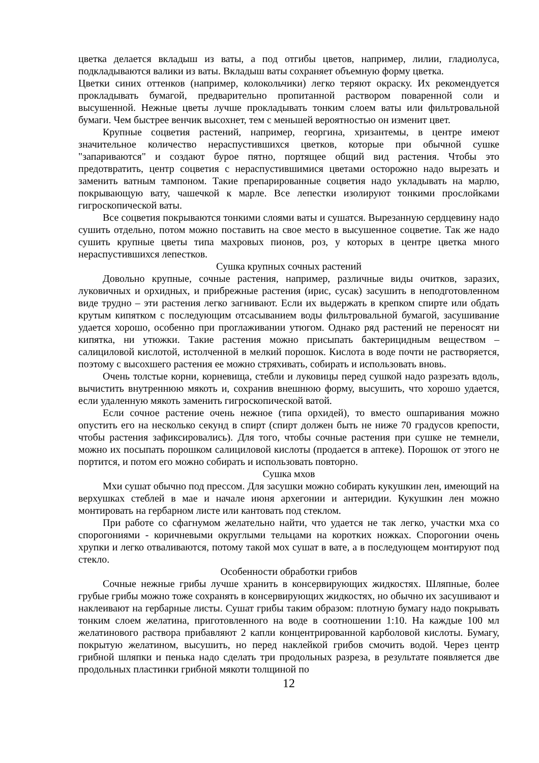цветка делается вкладыш из ваты, а под отгибы цветов, например, лилии, гладиолуса, подкладываются валики из ваты. Вкладыш ваты сохраняет объемную форму цветка.
Цветки синих оттенков (например, колокольчики) легко теряют окраску. Их рекомендуется прокладывать бумагой, предварительно пропитанной раствором поваренной соли и высушенной. Нежные цветы лучше прокладывать тонким слоем ваты или фильтровальной бумаги. Чем быстрее венчик высохнет, тем с меньшей вероятностью он изменит цвет.
Крупные соцветия растений, например, георгина, хризантемы, в центре имеют значительное количество нераспустившихся цветков, которые при обычной сушке "запариваются" и создают бурое пятно, портящее общий вид растения. Чтобы это предотвратить, центр соцветия с нераспустившимися цветами осторожно надо вырезать и заменить ватным тампоном. Такие препарированные соцветия надо укладывать на марлю, покрывающую вату, чашечкой к марле. Все лепестки изолируют тонкими прослойками гигроскопической ваты.
Все соцветия покрываются тонкими слоями ваты и сушатся. Вырезанную сердцевину надо сушить отдельно, потом можно поставить на свое место в высушенное соцветие. Так же надо сушить крупные цветы типа махровых пионов, роз, у которых в центре цветка много нераспустившихся лепестков.
Сушка крупных сочных растений
Довольно крупные, сочные растения, например, различные виды очитков, заразих, луковичных и орхидных, и прибрежные растения (ирис, сусак) засушить в неподготовленном виде трудно – эти растения легко загнивают. Если их выдержать в крепком спирте или обдать крутым кипятком с последующим отсасыванием воды фильтровальной бумагой, засушивание удается хорошо, особенно при проглаживании утюгом. Однако ряд растений не переносят ни кипятка, ни утюжки. Такие растения можно присыпать бактерицидным веществом – салициловой кислотой, истолченной в мелкий порошок. Кислота в воде почти не растворяется, поэтому с высохшего растения ее можно стряхивать, собирать и использовать вновь.
Очень толстые корни, корневища, стебли и луковицы перед сушкой надо разрезать вдоль, вычистить внутреннюю мякоть и, сохранив внешнюю форму, высушить, что хорошо удается, если удаленную мякоть заменить гигроскопической ватой.
Если сочное растение очень нежное (типа орхидей), то вместо ошпаривания можно опустить его на несколько секунд в спирт (спирт должен быть не ниже 70 градусов крепости, чтобы растения зафиксировались). Для того, чтобы сочные растения при сушке не темнели, можно их посыпать порошком салициловой кислоты (продается в аптеке). Порошок от этого не портится, и потом его можно собирать и использовать повторно.
Сушка мхов
Мхи сушат обычно под прессом. Для засушки можно собирать кукушкин лен, имеющий на верхушках стеблей в мае и начале июня архегонии и антеридии. Кукушкин лен можно монтировать на гербарном листе или кантовать под стеклом.
При работе со сфагнумом желательно найти, что удается не так легко, участки мха со спорогониями - коричневыми округлыми тельцами на коротких ножках. Спорогонии очень хрупки и легко отваливаются, потому такой мох сушат в вате, а в последующем монтируют под стекло.
Особенности обработки грибов
Сочные нежные грибы лучше хранить в консервирующих жидкостях. Шляпные, более грубые грибы можно тоже сохранять в консервирующих жидкостях, но обычно их засушивают и наклеивают на гербарные листы. Сушат грибы таким образом: плотную бумагу надо покрывать тонким слоем желатина, приготовленного на воде в соотношении 1:10. На каждые 100 мл желатинового раствора прибавляют 2 капли концентрированной карболовой кислоты. Бумагу, покрытую желатином, высушить, но перед наклейкой грибов смочить водой. Через центр грибной шляпки и пенька надо сделать три продольных разреза, в результате появляется две продольных пластинки грибной мякоти толщиной по
12